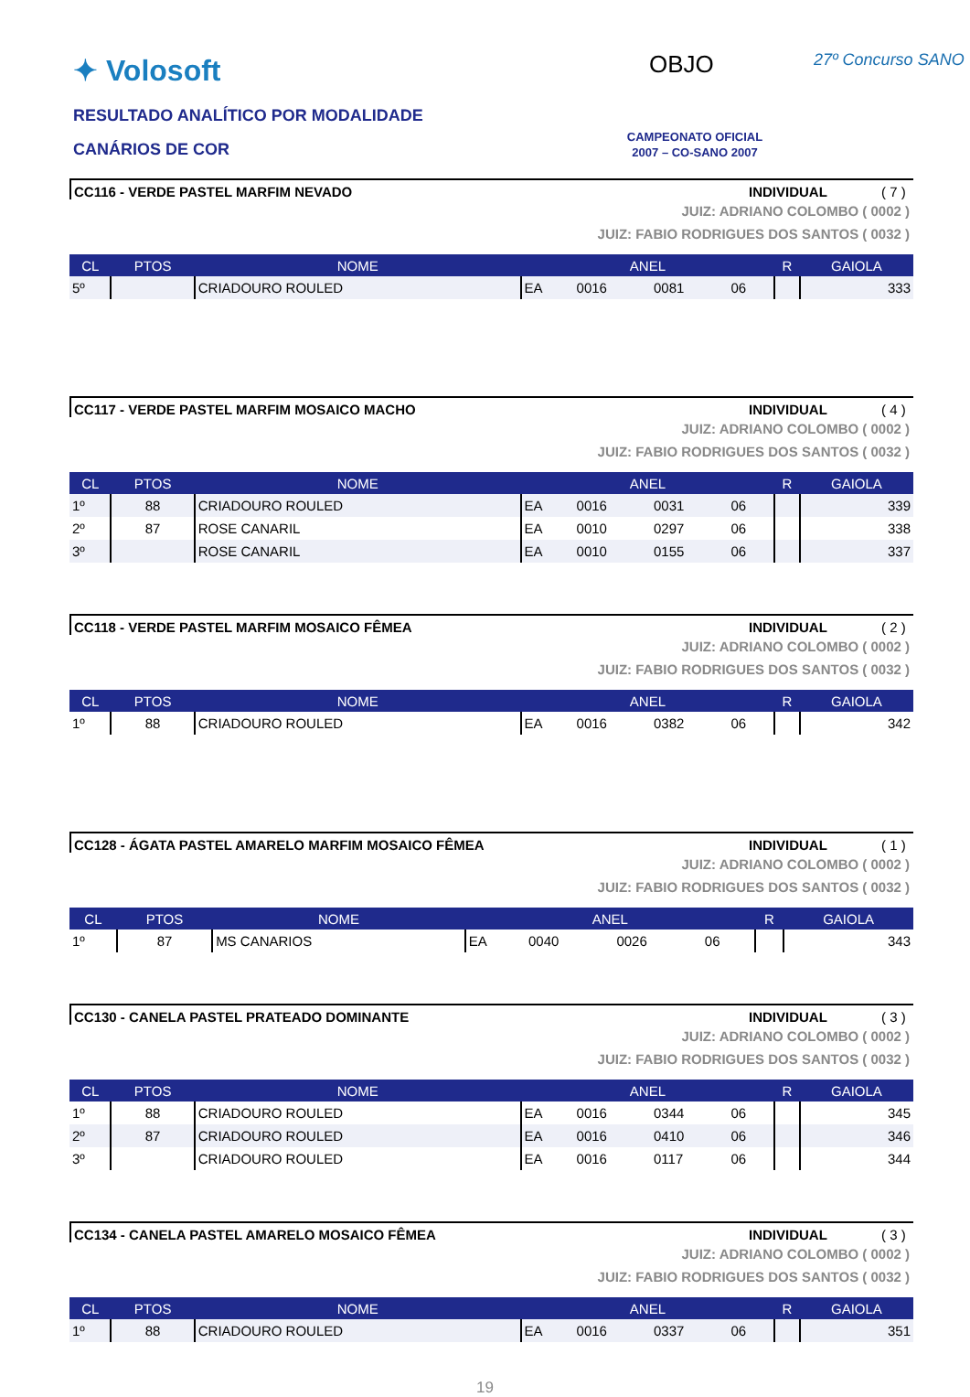✦ Volosoft
RESULTADO ANALÍTICO POR MODALIDADE
CANÁRIOS DE COR
OBJO 27º Concurso SANO
CAMPEONATO OFICIAL
2007 – CO-SANO 2007
CC116 - VERDE PASTEL MARFIM NEVADO INDIVIDUAL ( 7 )
JUIZ: ADRIANO COLOMBO ( 0002 )
JUIZ: FABIO RODRIGUES DOS SANTOS ( 0032 )
| CL | PTOS | NOME | ANEL | | | | R | GAIOLA |
| --- | --- | --- | --- | --- | --- | --- | --- | --- |
| 5º | | CRIADOURO ROULED | EA | 0016 | 0081 | 06 | | 333 |
CC117 - VERDE PASTEL MARFIM MOSAICO MACHO INDIVIDUAL ( 4 )
JUIZ: ADRIANO COLOMBO ( 0002 )
JUIZ: FABIO RODRIGUES DOS SANTOS ( 0032 )
| CL | PTOS | NOME | ANEL | | | | R | GAIOLA |
| --- | --- | --- | --- | --- | --- | --- | --- | --- |
| 1º | 88 | CRIADOURO ROULED | EA | 0016 | 0031 | 06 | | 339 |
| 2º | 87 | ROSE CANARIL | EA | 0010 | 0297 | 06 | | 338 |
| 3º | | ROSE CANARIL | EA | 0010 | 0155 | 06 | | 337 |
CC118 - VERDE PASTEL MARFIM MOSAICO FÊMEA INDIVIDUAL ( 2 )
JUIZ: ADRIANO COLOMBO ( 0002 )
JUIZ: FABIO RODRIGUES DOS SANTOS ( 0032 )
| CL | PTOS | NOME | ANEL | | | | R | GAIOLA |
| --- | --- | --- | --- | --- | --- | --- | --- | --- |
| 1º | 88 | CRIADOURO ROULED | EA | 0016 | 0382 | 06 | | 342 |
CC128 - ÁGATA PASTEL AMARELO MARFIM MOSAICO FÊMEA INDIVIDUAL ( 1 )
JUIZ: ADRIANO COLOMBO ( 0002 )
JUIZ: FABIO RODRIGUES DOS SANTOS ( 0032 )
| CL | PTOS | NOME | ANEL | | | | R | GAIOLA |
| --- | --- | --- | --- | --- | --- | --- | --- | --- |
| 1º | 87 | MS CANARIOS | EA | 0040 | 0026 | 06 | | 343 |
CC130 - CANELA PASTEL PRATEADO DOMINANTE INDIVIDUAL ( 3 )
JUIZ: ADRIANO COLOMBO ( 0002 )
JUIZ: FABIO RODRIGUES DOS SANTOS ( 0032 )
| CL | PTOS | NOME | ANEL | | | | R | GAIOLA |
| --- | --- | --- | --- | --- | --- | --- | --- | --- |
| 1º | 88 | CRIADOURO ROULED | EA | 0016 | 0344 | 06 | | 345 |
| 2º | 87 | CRIADOURO ROULED | EA | 0016 | 0410 | 06 | | 346 |
| 3º | | CRIADOURO ROULED | EA | 0016 | 0117 | 06 | | 344 |
CC134 - CANELA PASTEL AMARELO MOSAICO FÊMEA INDIVIDUAL ( 3 )
JUIZ: ADRIANO COLOMBO ( 0002 )
JUIZ: FABIO RODRIGUES DOS SANTOS ( 0032 )
| CL | PTOS | NOME | ANEL | | | | R | GAIOLA |
| --- | --- | --- | --- | --- | --- | --- | --- | --- |
| 1º | 88 | CRIADOURO ROULED | EA | 0016 | 0337 | 06 | | 351 |
19